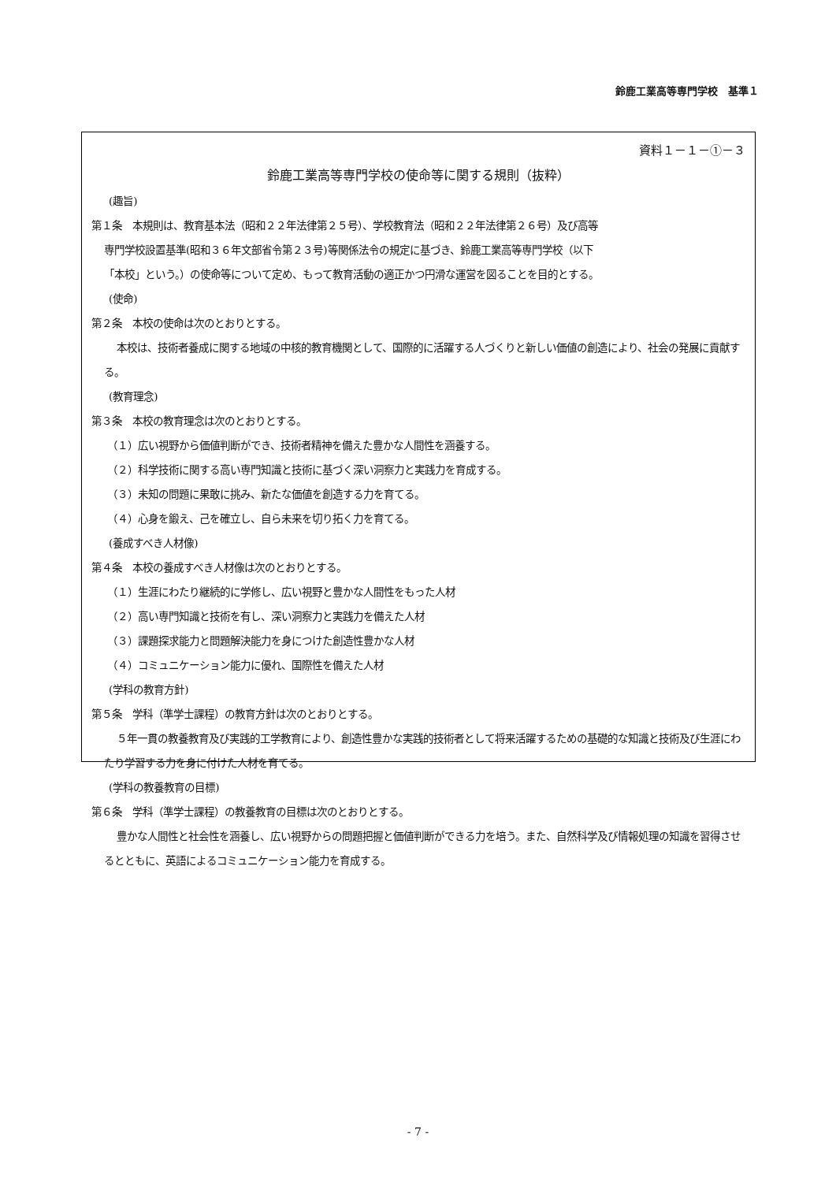鈴鹿工業高等専門学校　基準１
資料１－１－①－３
鈴鹿工業高等専門学校の使命等に関する規則（抜粋）
(趣旨)
第１条　本規則は、教育基本法（昭和２２年法律第２５号）、学校教育法（昭和２２年法律第２６号）及び高等
専門学校設置基準(昭和３６年文部省令第２３号)等関係法令の規定に基づき、鈴鹿工業高等専門学校（以下
「本校」という。）の使命等について定め、もって教育活動の適正かつ円滑な運営を図ることを目的とする。
(使命)
第２条　本校の使命は次のとおりとする。
本校は、技術者養成に関する地域の中核的教育機関として、国際的に活躍する人づくりと新しい価値の創造により、社会の発展に貢献する。
(教育理念)
第３条　本校の教育理念は次のとおりとする。
（１）広い視野から価値判断ができ、技術者精神を備えた豊かな人間性を涵養する。
（２）科学技術に関する高い専門知識と技術に基づく深い洞察力と実践力を育成する。
（３）未知の問題に果敢に挑み、新たな価値を創造する力を育てる。
（４）心身を鍛え、己を確立し、自ら未来を切り拓く力を育てる。
(養成すべき人材像)
第４条　本校の養成すべき人材像は次のとおりとする。
（１）生涯にわたり継続的に学修し、広い視野と豊かな人間性をもった人材
（２）高い専門知識と技術を有し、深い洞察力と実践力を備えた人材
（３）課題探求能力と問題解決能力を身につけた創造性豊かな人材
（４）コミュニケーション能力に優れ、国際性を備えた人材
(学科の教育方針)
第５条　学科（準学士課程）の教育方針は次のとおりとする。
５年一貫の教養教育及び実践的工学教育により、創造性豊かな実践的技術者として将来活躍するための基礎的な知識と技術及び生涯にわたり学習する力を身に付けた人材を育てる。
(学科の教養教育の目標)
第６条　学科（準学士課程）の教養教育の目標は次のとおりとする。
豊かな人間性と社会性を涵養し、広い視野からの問題把握と価値判断ができる力を培う。また、自然科学及び情報処理の知識を習得させるとともに、英語によるコミュニケーション能力を育成する。
- 7 -